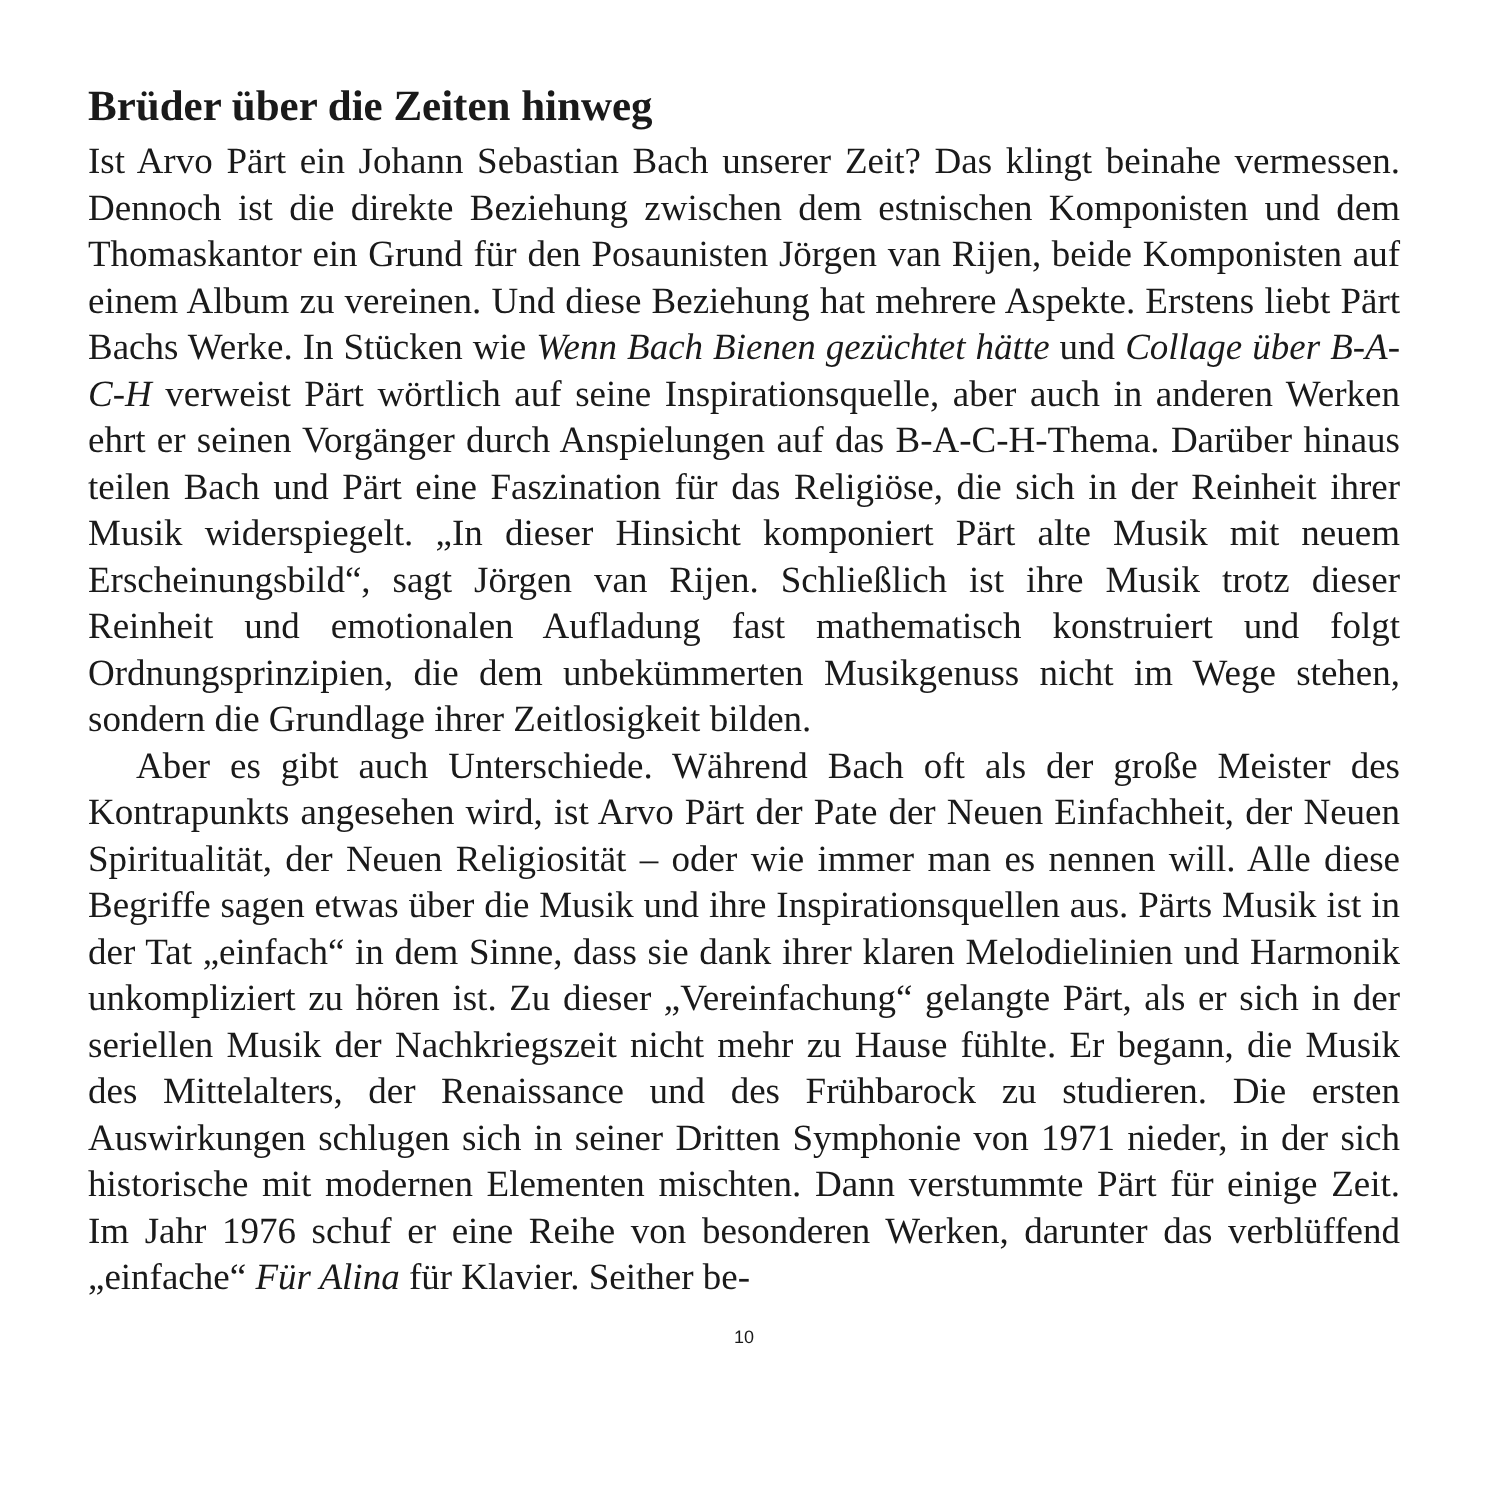Brüder über die Zeiten hinweg
Ist Arvo Pärt ein Johann Sebastian Bach unserer Zeit? Das klingt beinahe vermessen. Dennoch ist die direkte Beziehung zwischen dem estnischen Komponisten und dem Thomaskantor ein Grund für den Posaunisten Jörgen van Rijen, beide Komponisten auf einem Album zu vereinen. Und diese Beziehung hat mehrere Aspekte. Erstens liebt Pärt Bachs Werke. In Stücken wie Wenn Bach Bienen gezüchtet hätte und Collage über B-A-C-H verweist Pärt wörtlich auf seine Inspirationsquelle, aber auch in anderen Werken ehrt er seinen Vorgänger durch Anspielungen auf das B-A-C-H-Thema. Darüber hinaus teilen Bach und Pärt eine Faszination für das Religiöse, die sich in der Reinheit ihrer Musik widerspiegelt. „In dieser Hinsicht komponiert Pärt alte Musik mit neuem Erscheinungsbild“, sagt Jörgen van Rijen. Schließlich ist ihre Musik trotz dieser Reinheit und emotionalen Aufladung fast mathematisch konstruiert und folgt Ordnungsprinzipien, die dem unbekümmerten Musikgenuss nicht im Wege stehen, sondern die Grundlage ihrer Zeitlosigkeit bilden.
Aber es gibt auch Unterschiede. Während Bach oft als der große Meister des Kontrapunkts angesehen wird, ist Arvo Pärt der Pate der Neuen Einfachheit, der Neuen Spiritualität, der Neuen Religiosität – oder wie immer man es nennen will. Alle diese Begriffe sagen etwas über die Musik und ihre Inspirationsquellen aus. Pärts Musik ist in der Tat „einfach“ in dem Sinne, dass sie dank ihrer klaren Melodielinien und Harmonik unkompliziert zu hören ist. Zu dieser „Vereinfachung“ gelangte Pärt, als er sich in der seriellen Musik der Nachkriegszeit nicht mehr zu Hause fühlte. Er begann, die Musik des Mittelalters, der Renaissance und des Frühbarock zu studieren. Die ersten Auswirkungen schlugen sich in seiner Dritten Symphonie von 1971 nieder, in der sich historische mit modernen Elementen mischten. Dann verstummte Pärt für einige Zeit. Im Jahr 1976 schuf er eine Reihe von besonderen Werken, darunter das verblüffend „einfache“ Für Alina für Klavier. Seither be-
10